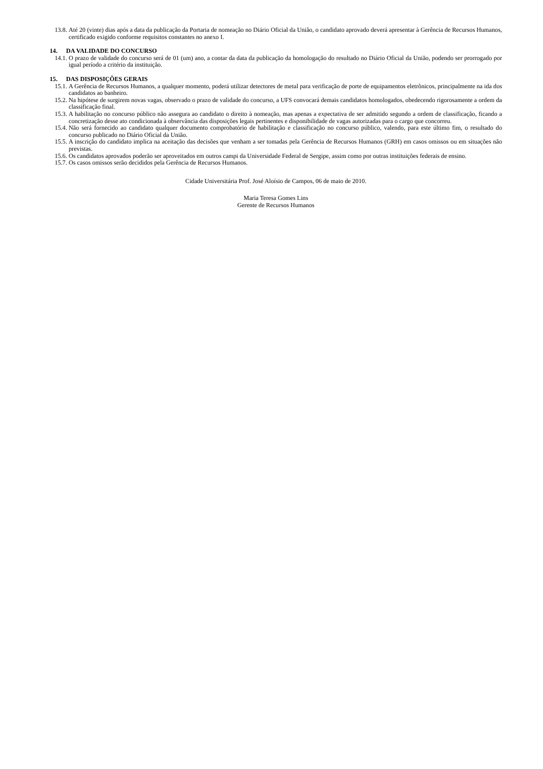13.8.
Até 20 (vinte) dias após a data da publicação da Portaria de nomeação no Diário Oficial da União, o candidato aprovado deverá apresentar à Gerência de Recursos Humanos, certificado exigido conforme requisitos constantes no anexo I.
14. DA VALIDADE DO CONCURSO
14.1.
O prazo de validade do concurso será de 01 (um) ano, a contar da data da publicação da homologação do resultado no Diário Oficial da União, podendo ser prorrogado por igual período a critério da instituição.
15. DAS DISPOSIÇÕES GERAIS
15.1.
A Gerência de Recursos Humanos, a qualquer momento, poderá utilizar detectores de metal para verificação de porte de equipamentos eletrônicos, principalmente na ida dos candidatos ao banheiro.
15.2.
Na hipótese de surgirem novas vagas, observado o prazo de validade do concurso, a UFS convocará demais candidatos homologados, obedecendo rigorosamente a ordem da classificação final.
15.3.
A habilitação no concurso público não assegura ao candidato o direito à nomeação, mas apenas a expectativa de ser admitido segundo a ordem de classificação, ficando a concretização desse ato condicionada à observância das disposições legais pertinentes e disponibilidade de vagas autorizadas para o cargo que concorreu.
15.4.
Não será fornecido ao candidato qualquer documento comprobatório de habilitação e classificação no concurso público, valendo, para este último fim, o resultado do concurso publicado no Diário Oficial da União.
15.5.
A inscrição do candidato implica na aceitação das decisões que venham a ser tomadas pela Gerência de Recursos Humanos (GRH) em casos omissos ou em situações não previstas.
15.6.
Os candidatos aprovados poderão ser aproveitados em outros campi da Universidade Federal de Sergipe, assim como por outras instituições federais de ensino.
15.7.
Os casos omissos serão decididos pela Gerência de Recursos Humanos.
Cidade Universitária Prof. José Aloísio de Campos, 06 de maio de 2010.
Maria Teresa Gomes Lins
Gerente de Recursos Humanos